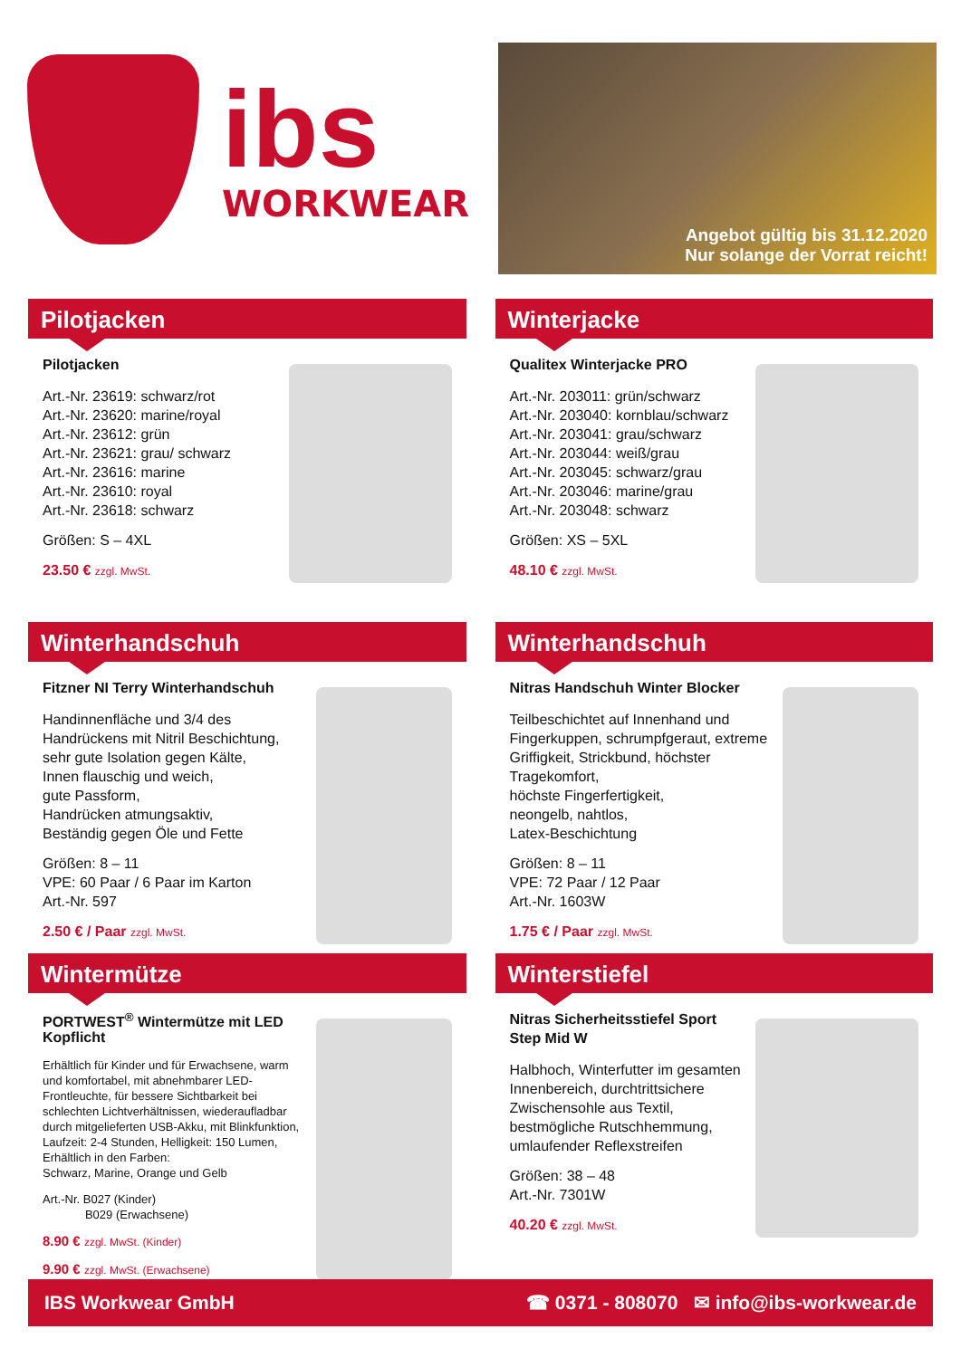ibs
WORKWEAR
Angebot gültig bis 31.12.2020
Nur solange der Vorrat reicht!
Pilotjacken
Pilotjacken
Art.-Nr. 23619: schwarz/rot
Art.-Nr. 23620: marine/royal
Art.-Nr. 23612: grün
Art.-Nr. 23621: grau/ schwarz
Art.-Nr. 23616: marine
Art.-Nr. 23610: royal
Art.-Nr. 23618: schwarz
Größen: S – 4XL
23.50 € zzgl. MwSt.
Winterjacke
Qualitex Winterjacke PRO
Art.-Nr. 203011: grün/schwarz
Art.-Nr. 203040: kornblau/schwarz
Art.-Nr. 203041: grau/schwarz
Art.-Nr. 203044: weiß/grau
Art.-Nr. 203045: schwarz/grau
Art.-Nr. 203046: marine/grau
Art.-Nr. 203048: schwarz
Größen: XS – 5XL
48.10 € zzgl. MwSt.
Winterhandschuh
Fitzner NI Terry Winterhandschuh
Handinnenfläche und 3/4 des Handrückens mit Nitril Beschichtung, sehr gute Isolation gegen Kälte,
Innen flauschig und weich,
gute Passform,
Handrücken atmungsaktiv,
Beständig gegen Öle und Fette
Größen: 8 – 11
VPE: 60 Paar / 6 Paar im Karton
Art.-Nr. 597
2.50 € / Paar zzgl. MwSt.
Winterhandschuh
Nitras Handschuh Winter Blocker
Teilbeschichtet auf Innenhand und Fingerkuppen, schrumpfgeraut, extreme Griffigkeit, Strickbund, höchster Tragekomfort,
höchste Fingerfertigkeit,
neongelb, nahtlos,
Latex-Beschichtung
Größen: 8 – 11
VPE: 72 Paar / 12 Paar
Art.-Nr. 1603W
1.75 € / Paar zzgl. MwSt.
Wintermütze
PORTWEST<sup>®</sup> Wintermütze mit LED Kopflicht
Erhältlich für Kinder und für Erwachsene, warm und komfortabel, mit abnehmbarer LED-Frontleuchte, für bessere Sichtbarkeit bei schlechten Lichtverhältnissen, wiederaufladbar durch mitgelieferten USB-Akku, mit Blinkfunktion, Laufzeit: 2-4 Stunden, Helligkeit: 150 Lumen,
Erhältlich in den Farben:
Schwarz, Marine, Orange und Gelb
Art.-Nr. B027 (Kinder)
B029 (Erwachsene)
8.90 € zzgl. MwSt. (Kinder)
9.90 € zzgl. MwSt. (Erwachsene)
Winterstiefel
Nitras Sicherheitsstiefel Sport Step Mid W
Halbhoch, Winterfutter im gesamten Innenbereich, durchtrittsichere Zwischensohle aus Textil, bestmögliche Rutschhemmung, umlaufender Reflexstreifen
Größen: 38 – 48
Art.-Nr. 7301W
40.20 € zzgl. MwSt.
IBS Workwear GmbH ☎ 0371 - 808070 ✉ info@ibs-workwear.de